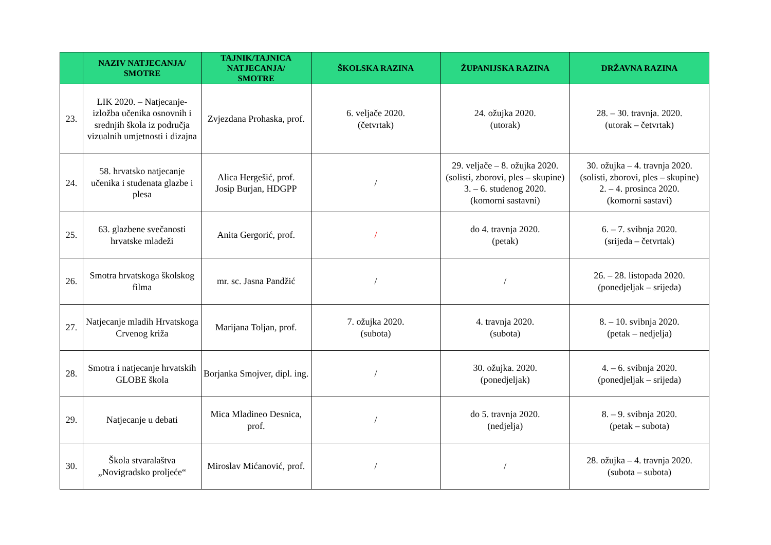| | NAZIV NATJECANJA/ SMOTRE | TAJNIK/TAJNICA NATJECANJA/ SMOTRE | ŠKOLSKA RAZINA | ŽUPANIJSKA RAZINA | DRŽAVNA RAZINA |
| --- | --- | --- | --- | --- | --- |
| 23. | LIK 2020. – Natjecanje-izložba učenika osnovnih i srednjih škola iz područja vizualnih umjetnosti i dizajna | Zvjezdana Prohaska, prof. | 6. veljače 2020. (četvrtak) | 24. ožujka 2020. (utorak) | 28. – 30. travnja. 2020. (utorak – četvrtak) |
| 24. | 58. hrvatsko natjecanje učenika i studenata glazbe i plesa | Alica Hergešić, prof. Josip Burjan, HDGPP | / | 29. veljače – 8. ožujka 2020. (solisti, zborovi, ples – skupine) 3. – 6. studenog 2020. (komorni sastavni) | 30. ožujka – 4. travnja 2020. (solisti, zborovi, ples – skupine) 2. – 4. prosinca 2020. (komorni sastavi) |
| 25. | 63. glazbene svečanosti hrvatske mladeži | Anita Gergorić, prof. | / | do 4. travnja 2020. (petak) | 6. – 7. svibnja 2020. (srijeda – četvrtak) |
| 26. | Smotra hrvatskoga školskog filma | mr. sc. Jasna Pandžić | / | / | 26. – 28. listopada 2020. (ponedjeljak – srijeda) |
| 27. | Natjecanje mladih Hrvatskoga Crvenog križa | Marijana Toljan, prof. | 7. ožujka 2020. (subota) | 4. travnja 2020. (subota) | 8. – 10. svibnja 2020. (petak – nedjelja) |
| 28. | Smotra i natjecanje hrvatskih GLOBE škola | Borjanka Smojver, dipl. ing. | / | 30. ožujka. 2020. (ponedjeljak) | 4. – 6. svibnja 2020. (ponedjeljak – srijeda) |
| 29. | Natjecanje u debati | Mica Mladineo Desnica, prof. | / | do 5. travnja 2020. (nedjelja) | 8. – 9. svibnja 2020. (petak – subota) |
| 30. | Škola stvaralaštva „Novigradsko proljeće“ | Miroslav Mićanović, prof. | / | / | 28. ožujka – 4. travnja 2020. (subota – subota) |